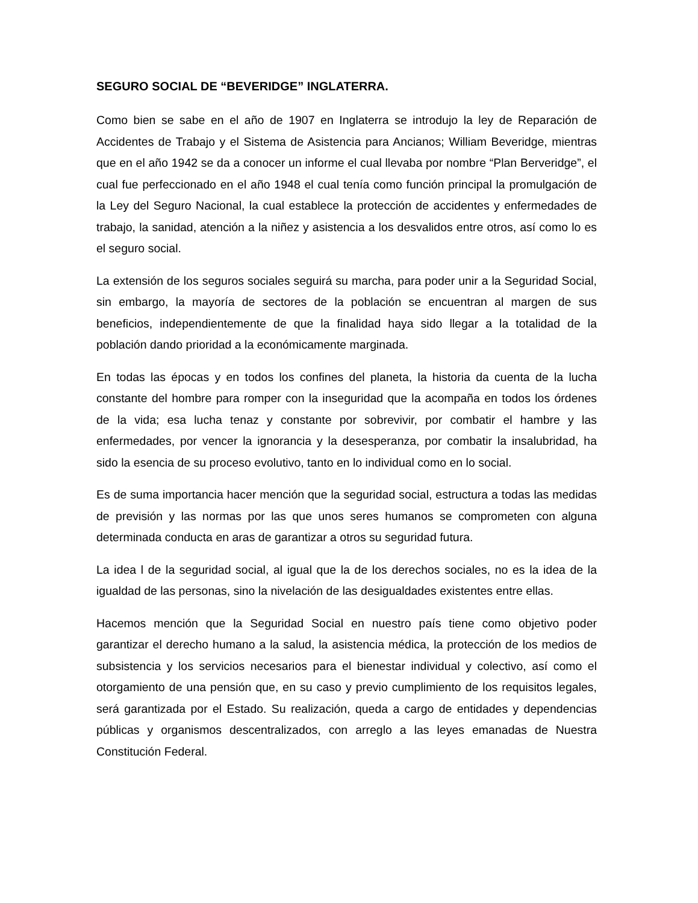SEGURO SOCIAL DE “BEVERIDGE” INGLATERRA.
Como bien se sabe en el año de 1907 en Inglaterra se introdujo la ley de Reparación de Accidentes de Trabajo y el Sistema de Asistencia para Ancianos; William Beveridge, mientras que en el año 1942 se da a conocer un informe el cual llevaba por nombre “Plan Berveridge”, el cual fue perfeccionado en el año 1948 el cual tenía como función principal la promulgación de la Ley del Seguro Nacional, la cual establece la protección de accidentes y enfermedades de trabajo, la sanidad, atención a la niñez y asistencia a los desvalidos entre otros, así como lo es el seguro social.
La extensión de los seguros sociales seguirá su marcha, para poder unir a la Seguridad Social, sin embargo, la mayoría de sectores de la población se encuentran al margen de sus beneficios, independientemente de que la finalidad haya sido llegar a la totalidad de la población dando prioridad a la económicamente marginada.
En todas las épocas y en todos los confines del planeta, la historia da cuenta de la lucha constante del hombre para romper con la inseguridad que la acompaña en todos los órdenes de la vida; esa lucha tenaz y constante por sobrevivir, por combatir el hambre y las enfermedades, por vencer la ignorancia y la desesperanza, por combatir la insalubridad, ha sido la esencia de su proceso evolutivo, tanto en lo individual como en lo social.
Es de suma importancia hacer mención que la seguridad social, estructura a todas las medidas de previsión y las normas por las que unos seres humanos se comprometen con alguna determinada conducta en aras de garantizar a otros su seguridad futura.
La idea l de la seguridad social, al igual que la de los derechos sociales, no es la idea de la igualdad de las personas, sino la nivelación de las desigualdades existentes entre ellas.
Hacemos mención que la Seguridad Social en nuestro país tiene como objetivo poder garantizar el derecho humano a la salud, la asistencia médica, la protección de los medios de subsistencia y los servicios necesarios para el bienestar individual y colectivo, así como el otorgamiento de una pensión que, en su caso y previo cumplimiento de los requisitos legales, será garantizada por el Estado. Su realización, queda a cargo de entidades y dependencias públicas y organismos descentralizados, con arreglo a las leyes emanadas de Nuestra Constitución Federal.